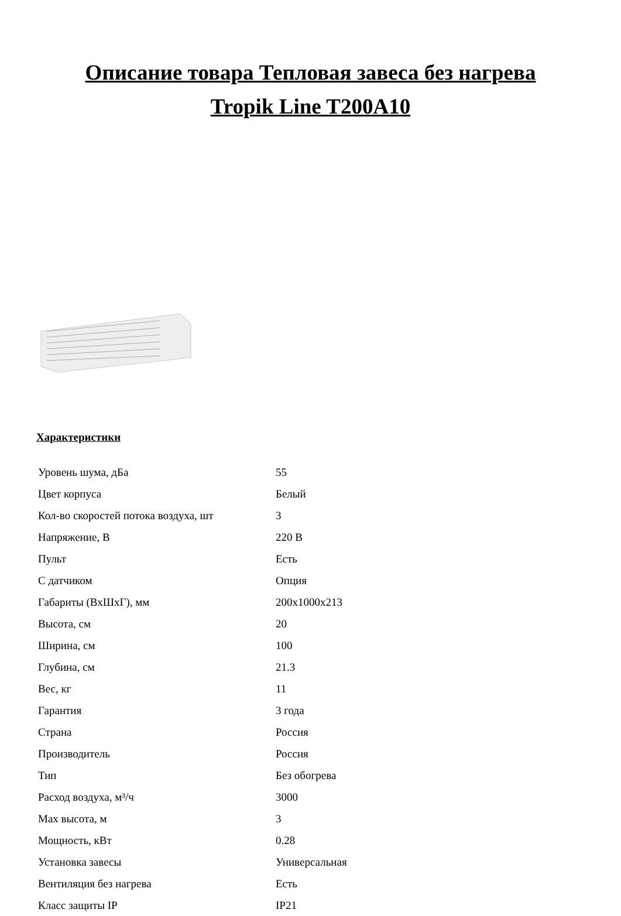Описание товара Тепловая завеса без нагрева
Tropik Line T200A10
Характеристики
| Уровень шума, дБа | 55 |
| Цвет корпуса | Белый |
| Кол-во скоростей потока воздуха, шт | 3 |
| Напряжение, В | 220 В |
| Пульт | Есть |
| С датчиком | Опция |
| Габариты (ВхШхГ), мм | 200x1000x213 |
| Высота, см | 20 |
| Ширина, см | 100 |
| Глубина, см | 21.3 |
| Вес, кг | 11 |
| Гарантия | 3 года |
| Страна | Россия |
| Производитель | Россия |
| Тип | Без обогрева |
| Расход воздуха, м³/ч | 3000 |
| Max высота, м | 3 |
| Мощность, кВт | 0.28 |
| Установка завесы | Универсальная |
| Вентиляция без нагрева | Есть |
| Класс защиты IP | IP21 |